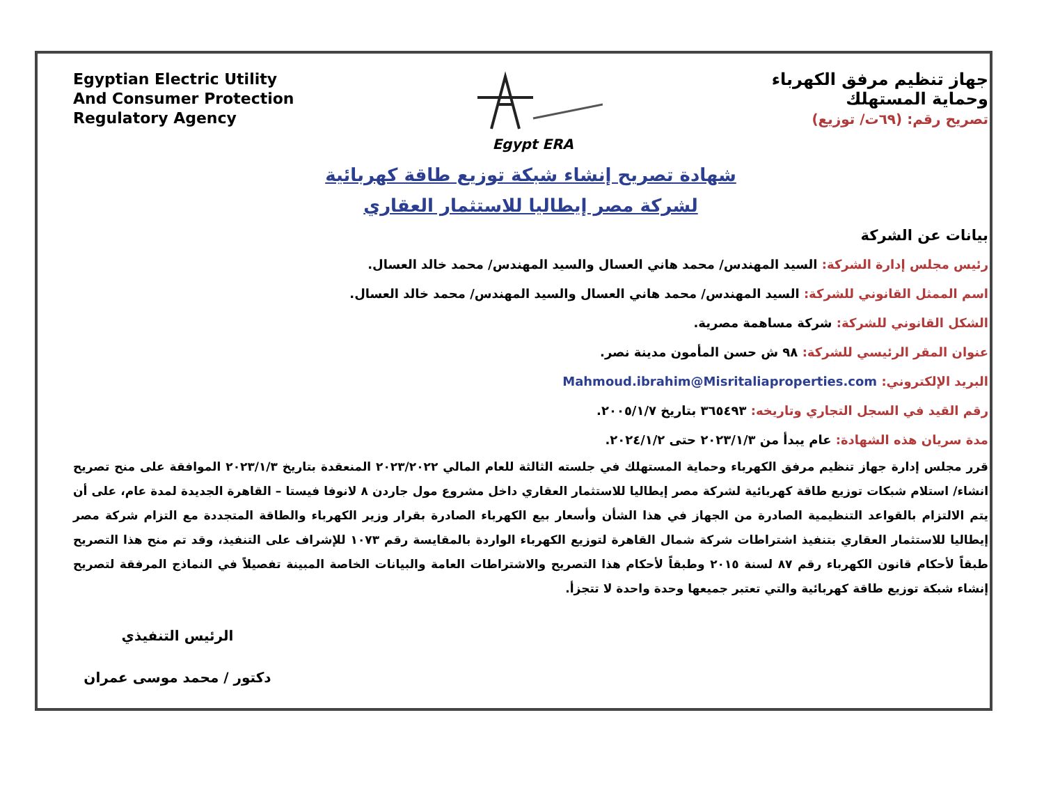Egyptian Electric Utility
And Consumer Protection
Regulatory Agency
Egypt ERA
جهاز تنظيم مرفق الكهرباء
وحماية المستهلك
تصريح رقم: (٦٩ت/ توزيع)
شهادة تصريح إنشاء شبكة توزيع طاقة كهربائية
لشركة مصر إيطاليا للاستثمار العقاري
بيانات عن الشركة
رئيس مجلس إدارة الشركة: السيد المهندس/ محمد هاني العسال والسيد المهندس/ محمد خالد العسال.
اسم الممثل القانوني للشركة: السيد المهندس/ محمد هاني العسال والسيد المهندس/ محمد خالد العسال.
الشكل القانوني للشركة: شركة مساهمة مصرية.
عنوان المقر الرئيسي للشركة: ٩٨ ش حسن المأمون مدينة نصر.
البريد الإلكتروني: Mahmoud.ibrahim@Misritaliaproperties.com
رقم القيد في السجل التجاري وتاريخه: ٣٦٥٤٩٣ بتاريخ ٢٠٠٥/١/٧.
مدة سريان هذه الشهادة: عام يبدأ من ٢٠٢٣/١/٣ حتى ٢٠٢٤/١/٢.
قرر مجلس إدارة جهاز تنظيم مرفق الكهرباء وحماية المستهلك في جلسته الثالثة للعام المالي ٢٠٢٣/٢٠٢٢ المنعقدة بتاريخ ٢٠٢٣/١/٣ الموافقة على منح تصريح انشاء/ استلام شبكات توزيع طاقة كهربائية لشركة مصر إيطاليا للاستثمار العقاري داخل مشروع مول جاردن ٨ لانوفا فيستا – القاهرة الجديدة لمدة عام، على أن يتم الالتزام بالقواعد التنظيمية الصادرة من الجهاز في هذا الشأن وأسعار بيع الكهرباء الصادرة بقرار وزير الكهرباء والطاقة المتجددة مع التزام شركة مصر إيطاليا للاستثمار العقاري بتنفيذ اشتراطات شركة شمال القاهرة لتوزيع الكهرباء الواردة بالمقايسة رقم ١٠٧٣ للإشراف على التنفيذ، وقد تم منح هذا التصريح طبقاً لأحكام قانون الكهرباء رقم ٨٧ لسنة ٢٠١٥ وطبقاً لأحكام هذا التصريح والاشتراطات العامة والبيانات الخاصة المبينة تفصيلاً في النماذج المرفقة لتصريح إنشاء شبكة توزيع طاقة كهربائية والتي تعتبر جميعها وحدة واحدة لا تتجزأ.
الرئيس التنفيذي
دكتور / محمد موسى عمران